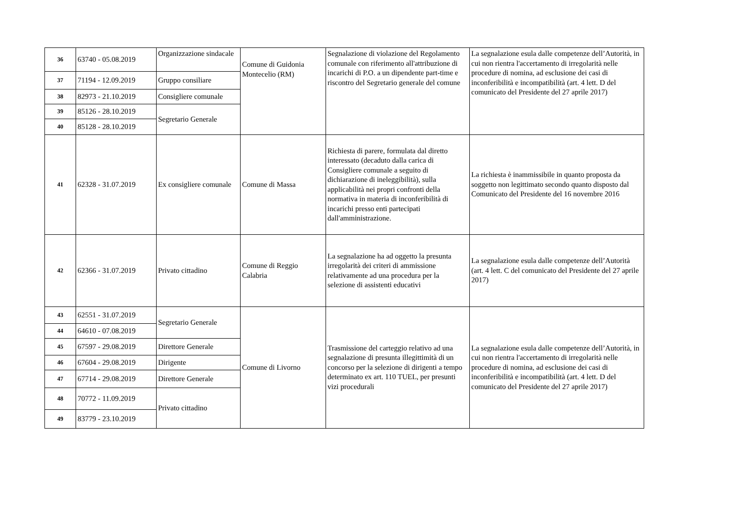| 36 | 63740 - 05.08.2019 | Organizzazione sindacale | Comune di Guidonia Montecelio (RM) | Segnalazione di violazione del Regolamento comunale con riferimento all'attribuzione di incarichi di P.O. a un dipendente part-time e riscontro del Segretario generale del comune | La segnalazione esula dalle competenze dell’Autorità, in cui non rientra l'accertamento di irregolarità nelle procedure di nomina, ad esclusione dei casi di inconferibilità e incompatibilità (art. 4 lett. D del comunicato del Presidente del 27 aprile 2017) |
| 37 | 71194 - 12.09.2019 | Gruppo consiliare | | | |
| 38 | 82973 - 21.10.2019 | Consigliere comunale | | | |
| 39 | 85126 - 28.10.2019 | Segretario Generale | | | |
| 40 | 85128 - 28.10.2019 | | | | |
| 41 | 62328 - 31.07.2019 | Ex consigliere comunale | Comune di Massa | Richiesta di parere, formulata dal diretto interessato (decaduto dalla carica di Consigliere comunale a seguito di dichiarazione di ineleggibilità), sulla applicabilità nei propri confronti della normativa in materia di inconferibilità di incarichi presso enti partecipati dall'amministrazione. | La richiesta è inammissibile in quanto proposta da soggetto non legittimato secondo quanto disposto dal Comunicato del Presidente del 16 novembre 2016 |
| 42 | 62366 - 31.07.2019 | Privato cittadino | Comune di Reggio Calabria | La segnalazione ha ad oggetto la presunta irregolarità dei criteri di ammissione relativamente ad una procedura per la selezione di assistenti educativi | La segnalazione esula dalle competenze dell’Autorità (art. 4 lett. C del comunicato del Presidente del 27 aprile 2017) |
| 43 | 62551 - 31.07.2019 | Segretario Generale | Comune di Livorno | Trasmissione del carteggio relativo ad una segnalazione di presunta illegittimità di un concorso per la selezione di dirigenti a tempo determinato ex art. 110 TUEL, per presunti vizi procedurali | La segnalazione esula dalle competenze dell’Autorità, in cui non rientra l'accertamento di irregolarità nelle procedure di nomina, ad esclusione dei casi di inconferibilità e incompatibilità (art. 4 lett. D del comunicato del Presidente del 27 aprile 2017) |
| 44 | 64610 - 07.08.2019 | | | | |
| 45 | 67597 - 29.08.2019 | Direttore Generale | | | |
| 46 | 67604 - 29.08.2019 | Dirigente | | | |
| 47 | 67714 - 29.08.2019 | Direttore Generale | | | |
| 48 | 70772 - 11.09.2019 | Privato cittadino | | | |
| 49 | 83779 - 23.10.2019 | | | | |